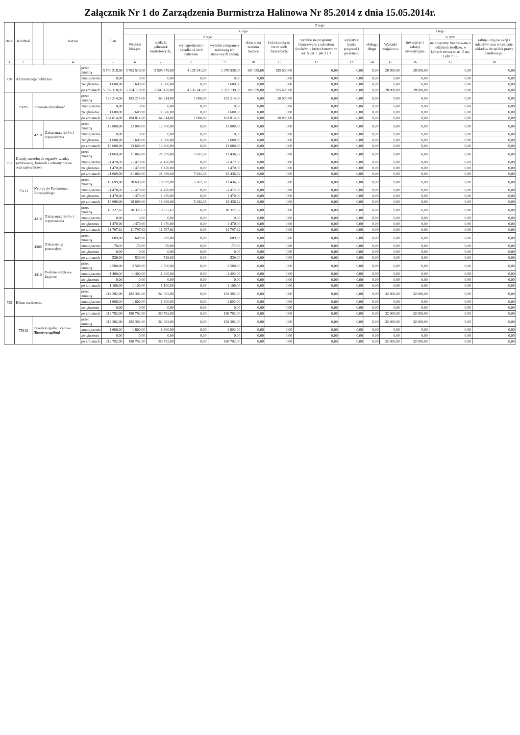Załącznik Nr 1 do Zarządzenia Burmistrza Halinowa Nr 85.2014 z dnia 15.05.2014r.
| Dział | Rozdział | | Nazwa | | Plan | Z tego | | | | | | | | | | | | |
| --- | --- | --- | --- | --- | --- | --- | --- | --- | --- | --- | --- | --- | --- | --- | --- | --- | --- | --- |
| | | | | | | z tego: | | | | | | | | z tego | | | | |
| | | | | | | Wydatki bieżące | wydatki jednostek budżetowych, | z tego: | | dotacje na zadania bieżące | świadczenia na rzecz osób fizycznych; | wydatki na programy finansowane z udziałem środków, o których mowa w art. 5 ust. 1 pkt 2 i 3 | wypłaty z tytułu poręczeń i gwarancji | obsługa długu | Wydatki majątkowe | inwestycje i zakupy inwestycyjne | w tym: | zakup i objęcie akcji i udziałów oraz wniesienie wkładów do spółek prawa handlowego. |
| | | | | | | | | wynagrodzenia i składki od nich naliczane | wydatki związane z realizacją ich statutowych zadań; | | | | | | | | na programy finansowane z udziałem środków, o których mowa w art. 5 ust. 1 pkt 2 i 3, | |
| 1 | 2 | | 4 | | 5 | 6 | 7 | 8 | 9 | 10 | 11 | 12 | 13 | 14 | 15 | 16 | 17 | 18 |
| 750 | Administracja publiczna | | | przed zmianą | 5 790 518,00 | 5 762 518,00 | 5 505 879,00 | 4 135 341,00 | 1 370 538,00 | 101 039,00 | 155 600,00 | 0,00 | 0,00 | 0,00 | 28 000,00 | 28 000,00 | 0,00 | 0,00 |
| | | | | zmniejszenie | 0,00 | 0,00 | 0,00 | 0,00 | 0,00 | 0,00 | 0,00 | 0,00 | 0,00 | 0,00 | 0,00 | 0,00 | 0,00 | 0,00 |
| | | | | zwiększenie | 1 600,00 | 1 600,00 | 1 600,00 | 0,00 | 1 600,00 | 0,00 | 0,00 | 0,00 | 0,00 | 0,00 | 0,00 | 0,00 | 0,00 | 0,00 |
| | | | | po zmianach | 5 792 118,00 | 5 764 118,00 | 5 507 479,00 | 4 135 341,00 | 1 372 138,00 | 101 039,00 | 155 600,00 | 0,00 | 0,00 | 0,00 | 28 000,00 | 28 000,00 | 0,00 | 0,00 |
| | 75095 | Pozostała działalność | | przed zmianą | 183 214,00 | 183 214,00 | 163 214,00 | 1 000,00 | 162 214,00 | 0,00 | 20 000,00 | 0,00 | 0,00 | 0,00 | 0,00 | 0,00 | 0,00 | 0,00 |
| | | | | zmniejszenie | 0,00 | 0,00 | 0,00 | 0,00 | 0,00 | 0,00 | 0,00 | 0,00 | 0,00 | 0,00 | 0,00 | 0,00 | 0,00 | 0,00 |
| | | | | zwiększenie | 1 600,00 | 1 600,00 | 1 600,00 | 0,00 | 1 600,00 | 0,00 | 0,00 | 0,00 | 0,00 | 0,00 | 0,00 | 0,00 | 0,00 | 0,00 |
| | | | | po zmianach | 184 814,00 | 184 814,00 | 164 814,00 | 1 000,00 | 163 814,00 | 0,00 | 20 000,00 | 0,00 | 0,00 | 0,00 | 0,00 | 0,00 | 0,00 | 0,00 |
| | | 4210 | Zakup materiałów i wyposażenia | przed zmianą | 12 000,00 | 12 000,00 | 12 000,00 | 0,00 | 12 000,00 | 0,00 | 0,00 | 0,00 | 0,00 | 0,00 | 0,00 | 0,00 | 0,00 | 0,00 |
| | | | | zmniejszenie | 0,00 | 0,00 | 0,00 | 0,00 | 0,00 | 0,00 | 0,00 | 0,00 | 0,00 | 0,00 | 0,00 | 0,00 | 0,00 | 0,00 |
| | | | | zwiększenie | 1 600,00 | 1 600,00 | 1 600,00 | 0,00 | 1 600,00 | 0,00 | 0,00 | 0,00 | 0,00 | 0,00 | 0,00 | 0,00 | 0,00 | 0,00 |
| | | | | po zmianach | 13 600,00 | 13 600,00 | 13 600,00 | 0,00 | 13 600,00 | 0,00 | 0,00 | 0,00 | 0,00 | 0,00 | 0,00 | 0,00 | 0,00 | 0,00 |
| 751 | Urzędy naczelnych organów władzy państwowej, kontroli i ochrony prawa oraz sądownictwa | | | przed zmianą | 21 069,00 | 21 069,00 | 21 069,00 | 7 632,38 | 13 436,62 | 0,00 | 0,00 | 0,00 | 0,00 | 0,00 | 0,00 | 0,00 | 0,00 | 0,00 |
| | | | | zmniejszenie | -1 470,00 | -1 470,00 | -1 470,00 | 0,00 | -1 470,00 | 0,00 | 0,00 | 0,00 | 0,00 | 0,00 | 0,00 | 0,00 | 0,00 | 0,00 |
| | | | | zwiększenie | 1 470,00 | 1 470,00 | 1 470,00 | 0,00 | 1 470,00 | 0,00 | 0,00 | 0,00 | 0,00 | 0,00 | 0,00 | 0,00 | 0,00 | 0,00 |
| | | | | po zmianach | 21 069,00 | 21 069,00 | 21 069,00 | 7 632,38 | 13 436,62 | 0,00 | 0,00 | 0,00 | 0,00 | 0,00 | 0,00 | 0,00 | 0,00 | 0,00 |
| | 75113 | Wybory do Parlamentu Europejskiego | | przed zmianą | 18 699,00 | 18 699,00 | 18 699,00 | 5 262,38 | 13 436,62 | 0,00 | 0,00 | 0,00 | 0,00 | 0,00 | 0,00 | 0,00 | 0,00 | 0,00 |
| | | | | zmniejszenie | -1 470,00 | -1 470,00 | -1 470,00 | 0,00 | -1 470,00 | 0,00 | 0,00 | 0,00 | 0,00 | 0,00 | 0,00 | 0,00 | 0,00 | 0,00 |
| | | | | zwiększenie | 1 470,00 | 1 470,00 | 1 470,00 | 0,00 | 1 470,00 | 0,00 | 0,00 | 0,00 | 0,00 | 0,00 | 0,00 | 0,00 | 0,00 | 0,00 |
| | | | | po zmianach | 18 699,00 | 18 699,00 | 18 699,00 | 5 262,38 | 13 436,62 | 0,00 | 0,00 | 0,00 | 0,00 | 0,00 | 0,00 | 0,00 | 0,00 | 0,00 |
| | | 4210 | Zakup materiałów i wyposażenia | przed zmianą | 10 327,62 | 10 327,62 | 10 327,62 | 0,00 | 10 327,62 | 0,00 | 0,00 | 0,00 | 0,00 | 0,00 | 0,00 | 0,00 | 0,00 | 0,00 |
| | | | | zmniejszenie | 0,00 | 0,00 | 0,00 | 0,00 | 0,00 | 0,00 | 0,00 | 0,00 | 0,00 | 0,00 | 0,00 | 0,00 | 0,00 | 0,00 |
| | | | | zwiększenie | 1 470,00 | 1 470,00 | 1 470,00 | 0,00 | 1 470,00 | 0,00 | 0,00 | 0,00 | 0,00 | 0,00 | 0,00 | 0,00 | 0,00 | 0,00 |
| | | | | po zmianach | 11 797,62 | 11 797,62 | 11 797,62 | 0,00 | 11 797,62 | 0,00 | 0,00 | 0,00 | 0,00 | 0,00 | 0,00 | 0,00 | 0,00 | 0,00 |
| | | 4300 | Zakup usług pozostałych | przed zmianą | 609,00 | 609,00 | 609,00 | 0,00 | 609,00 | 0,00 | 0,00 | 0,00 | 0,00 | 0,00 | 0,00 | 0,00 | 0,00 | 0,00 |
| | | | | zmniejszenie | -70,00 | -70,00 | -70,00 | 0,00 | -70,00 | 0,00 | 0,00 | 0,00 | 0,00 | 0,00 | 0,00 | 0,00 | 0,00 | 0,00 |
| | | | | zwiększenie | 0,00 | 0,00 | 0,00 | 0,00 | 0,00 | 0,00 | 0,00 | 0,00 | 0,00 | 0,00 | 0,00 | 0,00 | 0,00 | 0,00 |
| | | | | po zmianach | 539,00 | 539,00 | 539,00 | 0,00 | 539,00 | 0,00 | 0,00 | 0,00 | 0,00 | 0,00 | 0,00 | 0,00 | 0,00 | 0,00 |
| | | 4410 | Podróże służbowe krajowe | przed zmianą | 2 500,00 | 2 500,00 | 2 500,00 | 0,00 | 2 500,00 | 0,00 | 0,00 | 0,00 | 0,00 | 0,00 | 0,00 | 0,00 | 0,00 | 0,00 |
| | | | | zmniejszenie | -1 400,00 | -1 400,00 | -1 400,00 | 0,00 | -1 400,00 | 0,00 | 0,00 | 0,00 | 0,00 | 0,00 | 0,00 | 0,00 | 0,00 | 0,00 |
| | | | | zwiększenie | 0,00 | 0,00 | 0,00 | 0,00 | 0,00 | 0,00 | 0,00 | 0,00 | 0,00 | 0,00 | 0,00 | 0,00 | 0,00 | 0,00 |
| | | | | po zmianach | 1 100,00 | 1 100,00 | 1 100,00 | 0,00 | 1 100,00 | 0,00 | 0,00 | 0,00 | 0,00 | 0,00 | 0,00 | 0,00 | 0,00 | 0,00 |
| 758 | Różne rozliczenia | | | przed zmianą | 214 392,00 | 182 392,00 | 182 392,00 | 0,00 | 182 392,00 | 0,00 | 0,00 | 0,00 | 0,00 | 0,00 | 32 000,00 | 32 000,00 | 0,00 | 0,00 |
| | | | | zmniejszenie | -1 600,00 | -1 600,00 | -1 600,00 | 0,00 | -1 600,00 | 0,00 | 0,00 | 0,00 | 0,00 | 0,00 | 0,00 | 0,00 | 0,00 | 0,00 |
| | | | | zwiększenie | 0,00 | 0,00 | 0,00 | 0,00 | 0,00 | 0,00 | 0,00 | 0,00 | 0,00 | 0,00 | 0,00 | 0,00 | 0,00 | 0,00 |
| | | | | po zmianach | 212 792,00 | 180 792,00 | 180 792,00 | 0,00 | 180 792,00 | 0,00 | 0,00 | 0,00 | 0,00 | 0,00 | 32 000,00 | 32 000,00 | 0,00 | 0,00 |
| | 75818 | Rezerwy ogólne i celowe (Rezerwa ogólna) | | przed zmianą | 214 392,00 | 182 392,00 | 182 392,00 | 0,00 | 182 392,00 | 0,00 | 0,00 | 0,00 | 0,00 | 0,00 | 32 000,00 | 32 000,00 | 0,00 | 0,00 |
| | | | | zmniejszenie | -1 600,00 | -1 600,00 | -1 600,00 | 0,00 | -1 600,00 | 0,00 | 0,00 | 0,00 | 0,00 | 0,00 | 0,00 | 0,00 | 0,00 | 0,00 |
| | | | | zwiększenie | 0,00 | 0,00 | 0,00 | 0,00 | 0,00 | 0,00 | 0,00 | 0,00 | 0,00 | 0,00 | 0,00 | 0,00 | 0,00 | 0,00 |
| | | | | po zmianach | 212 792,00 | 180 792,00 | 180 792,00 | 0,00 | 180 792,00 | 0,00 | 0,00 | 0,00 | 0,00 | 0,00 | 32 000,00 | 32 000,00 | 0,00 | 0,00 |